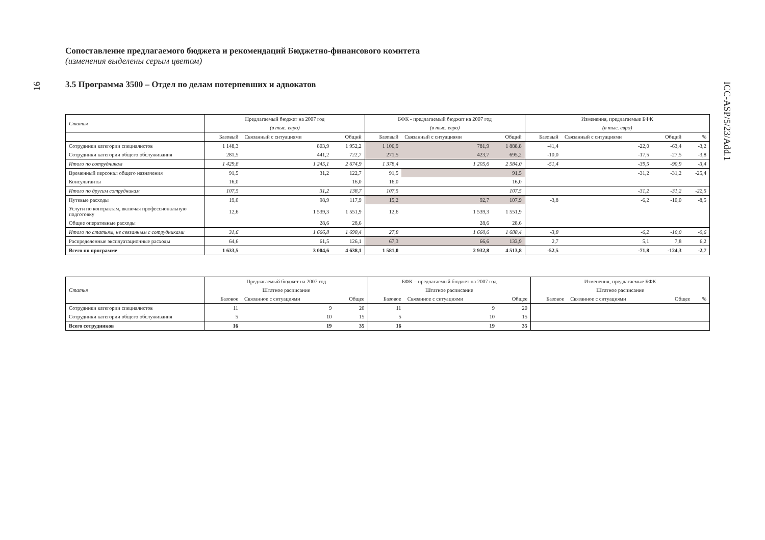16
ICC-ASP/5/23/Add.1
Сопоставление предлагаемого бюджета и рекомендаций Бюджетно-финансового комитета
(изменения выделены серым цветом)
3.5 Программа 3500 – Отдел по делам потерпевших и адвокатов
| Статья | Предлагаемый бюджет на 2007 год | | | БФК - предлагаемый бюджет на 2007 год | | | Изменения, предлагаемые БФК | | | |
| --- | --- | --- | --- | --- | --- | --- | --- | --- | --- | --- |
| | (в тыс. евро) | | | (в тыс. евро) | | | (в тыс. евро) | | | |
| | Базовый | Связанный с ситуациями | Общий | Базовый | Связанный с ситуациями | Общий | Базовый | Связанный с ситуациями | Общий | % |
| Сотрудники категории специалистов | 1 148,3 | 803,9 | 1 952,2 | 1 106,9 | 781,9 | 1 888,8 | -41,4 | -22,0 | -63,4 | -3,2 |
| Сотрудники категории общего обслуживания | 281,5 | 441,2 | 722,7 | 271,5 | 423,7 | 695,2 | -10,0 | -17,5 | -27,5 | -3,8 |
| Итого по сотрудникам | 1 429,8 | 1 245,1 | 2 674,9 | 1 378,4 | 1 205,6 | 2 584,0 | -51,4 | -39,5 | -90,9 | -3,4 |
| Временный персонал общего назначения | 91,5 | 31,2 | 122,7 | 91,5 | | 91,5 | | -31,2 | -31,2 | -25,4 |
| Консультанты | 16,0 | | 16,0 | 16,0 | | 16,0 | | | | |
| Итого по другим сотрудникам | 107,5 | 31,2 | 138,7 | 107,5 | | 107,5 | | -31,2 | -31,2 | -22,5 |
| Путевые расходы | 19,0 | 98,9 | 117,9 | 15,2 | 92,7 | 107,9 | -3,8 | -6,2 | -10,0 | -8,5 |
| Услуги по контрактам, включая профессиональную подготовку | 12,6 | 1 539,3 | 1 551,9 | 12,6 | 1 539,3 | 1 551,9 | | | | |
| Общие оперативные расходы | | 28,6 | 28,6 | | 28,6 | 28,6 | | | | |
| Итого по статьям, не связанным с сотрудниками | 31,6 | 1 666,8 | 1 698,4 | 27,8 | 1 660,6 | 1 688,4 | -3,8 | -6,2 | -10,0 | -0,6 |
| Распределенные эксплуатационные расходы | 64,6 | 61,5 | 126,1 | 67,3 | 66,6 | 133,9 | 2,7 | 5,1 | 7,8 | 6,2 |
| Всего по программе | 1 633,5 | 3 004,6 | 4 638,1 | 1 581,0 | 2 932,8 | 4 513,8 | -52,5 | -71,8 | -124,3 | -2,7 |
| Статья | Предлагаемый бюджет на 2007 год | | | БФК – предлагаемый бюджет на 2007 год | | | Изменения, предлагаемые БФК | | | |
| --- | --- | --- | --- | --- | --- | --- | --- | --- | --- | --- |
| | Штатное расписание | | | Штатное расписание | | | Штатное расписание | | | |
| | Базовое | Связанное с ситуациями | Общее | Базовое | Связанное с ситуациями | Общее | Базовое | Связанное с ситуациями | Общее | % |
| Сотрудники категории специалистов | 11 | 9 | 20 | 11 | 9 | 20 | | | | |
| Сотрудники категории общего обслуживания | 5 | 10 | 15 | 5 | 10 | 15 | | | | |
| Всего сотрудников | 16 | 19 | 35 | 16 | 19 | 35 | | | | |